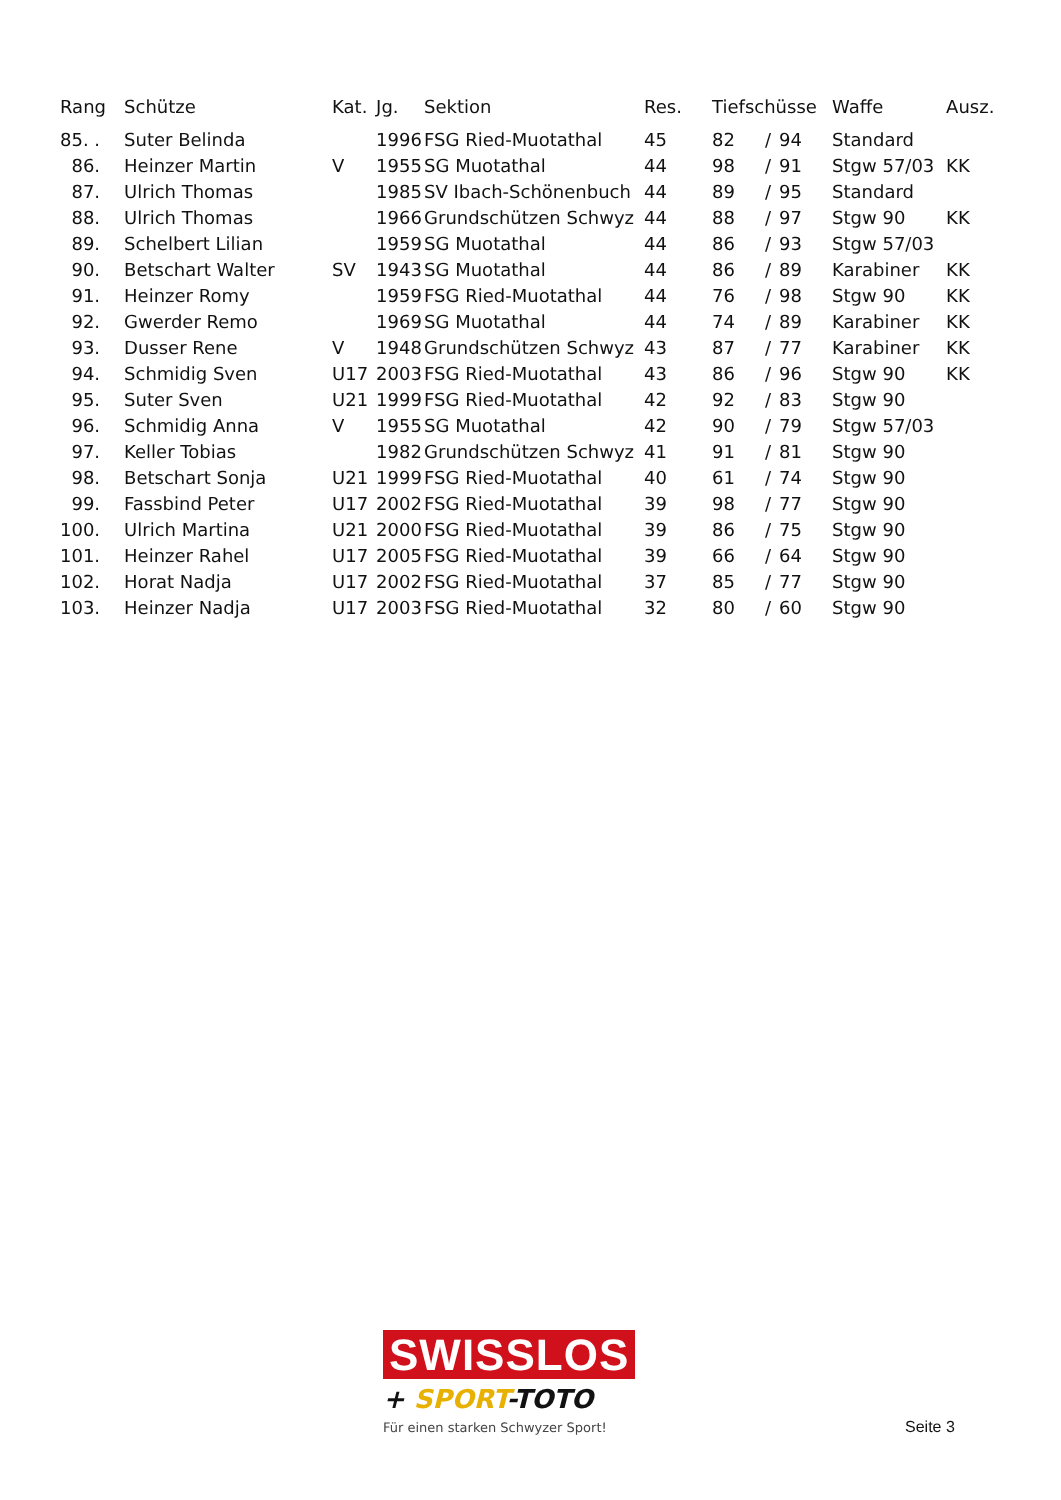| Rang | Schütze | Kat. | Jg. | Sektion | Res. | Tiefschüsse | | | Waffe | Ausz. |
| --- | --- | --- | --- | --- | --- | --- | --- | --- | --- | --- |
| 85. . | Suter Belinda | | 1996 | FSG Ried-Muotathal | 45 | 82 | / | 94 | Standard | |
| 86. | Heinzer Martin | V | 1955 | SG Muotathal | 44 | 98 | / | 91 | Stgw 57/03 | KK |
| 87. | Ulrich Thomas | | 1985 | SV Ibach-Schönenbuch | 44 | 89 | / | 95 | Standard | |
| 88. | Ulrich Thomas | | 1966 | Grundschützen Schwyz | 44 | 88 | / | 97 | Stgw 90 | KK |
| 89. | Schelbert Lilian | | 1959 | SG Muotathal | 44 | 86 | / | 93 | Stgw 57/03 | |
| 90. | Betschart Walter | SV | 1943 | SG Muotathal | 44 | 86 | / | 89 | Karabiner | KK |
| 91. | Heinzer Romy | | 1959 | FSG Ried-Muotathal | 44 | 76 | / | 98 | Stgw 90 | KK |
| 92. | Gwerder Remo | | 1969 | SG Muotathal | 44 | 74 | / | 89 | Karabiner | KK |
| 93. | Dusser Rene | V | 1948 | Grundschützen Schwyz | 43 | 87 | / | 77 | Karabiner | KK |
| 94. | Schmidig Sven | U17 | 2003 | FSG Ried-Muotathal | 43 | 86 | / | 96 | Stgw 90 | KK |
| 95. | Suter Sven | U21 | 1999 | FSG Ried-Muotathal | 42 | 92 | / | 83 | Stgw 90 | |
| 96. | Schmidig Anna | V | 1955 | SG Muotathal | 42 | 90 | / | 79 | Stgw 57/03 | |
| 97. | Keller Tobias | | 1982 | Grundschützen Schwyz | 41 | 91 | / | 81 | Stgw 90 | |
| 98. | Betschart Sonja | U21 | 1999 | FSG Ried-Muotathal | 40 | 61 | / | 74 | Stgw 90 | |
| 99. | Fassbind Peter | U17 | 2002 | FSG Ried-Muotathal | 39 | 98 | / | 77 | Stgw 90 | |
| 100. | Ulrich Martina | U21 | 2000 | FSG Ried-Muotathal | 39 | 86 | / | 75 | Stgw 90 | |
| 101. | Heinzer Rahel | U17 | 2005 | FSG Ried-Muotathal | 39 | 66 | / | 64 | Stgw 90 | |
| 102. | Horat Nadja | U17 | 2002 | FSG Ried-Muotathal | 37 | 85 | / | 77 | Stgw 90 | |
| 103. | Heinzer Nadja | U17 | 2003 | FSG Ried-Muotathal | 32 | 80 | / | 60 | Stgw 90 | |
SWISSLOS
+ SPORT-TOTO
Für einen starken Schwyzer Sport!
Seite 3